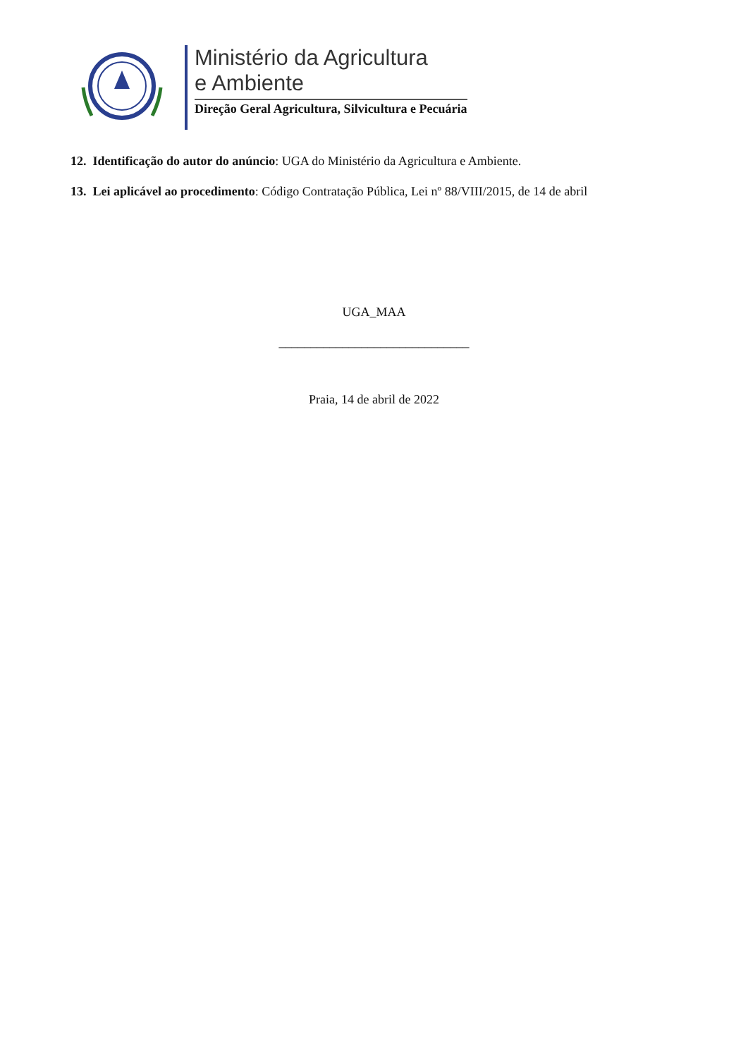Ministério da Agricultura
e Ambiente
Direção Geral Agricultura, Silvicultura e Pecuária
12. Identificação do autor do anúncio: UGA do Ministério da Agricultura e Ambiente.
13. Lei aplicável ao procedimento: Código Contratação Pública, Lei nº 88/VIII/2015, de 14 de abril
UGA_MAA
______________________________
Praia, 14 de abril de 2022